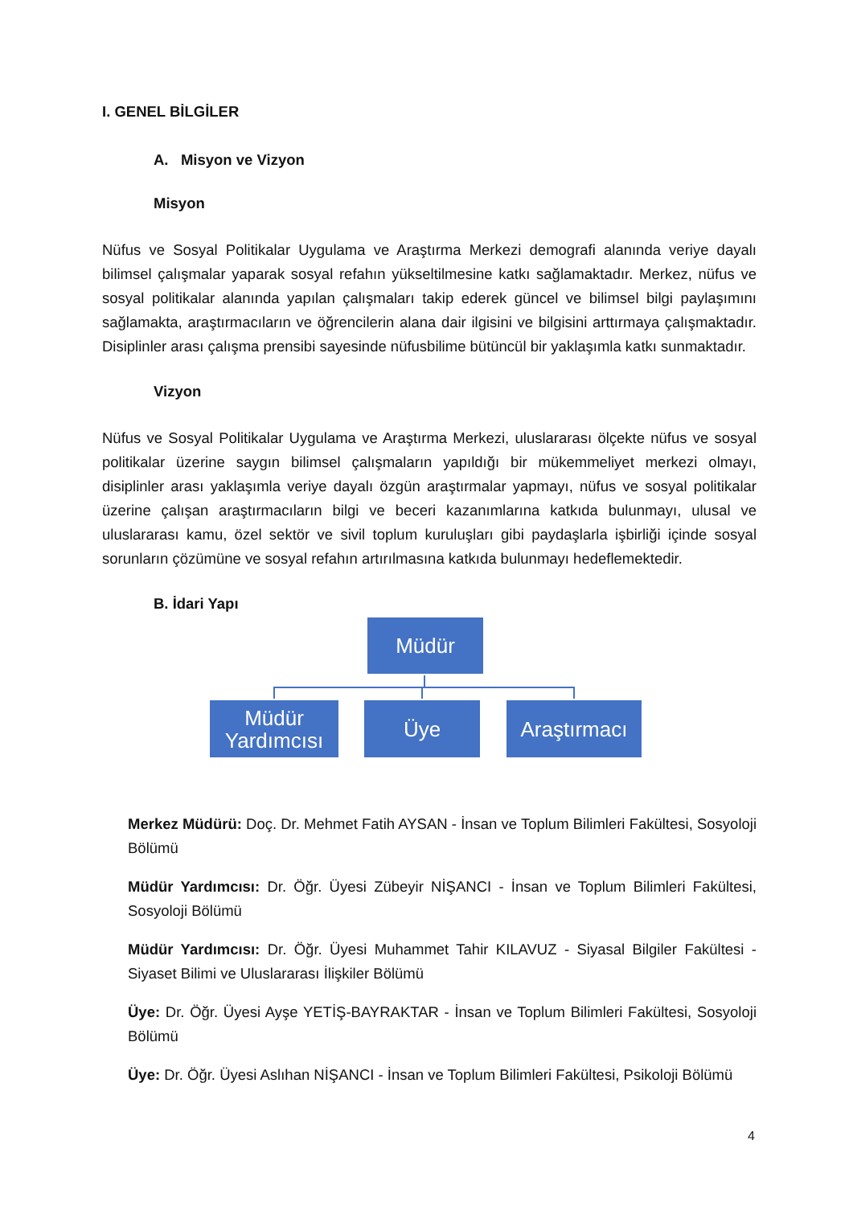I. GENEL BİLGİLER
A. Misyon ve Vizyon
Misyon
Nüfus ve Sosyal Politikalar Uygulama ve Araştırma Merkezi demografi alanında veriye dayalı bilimsel çalışmalar yaparak sosyal refahın yükseltilmesine katkı sağlamaktadır. Merkez, nüfus ve sosyal politikalar alanında yapılan çalışmaları takip ederek güncel ve bilimsel bilgi paylaşımını sağlamakta, araştırmacıların ve öğrencilerin alana dair ilgisini ve bilgisini arttırmaya çalışmaktadır. Disiplinler arası çalışma prensibi sayesinde nüfusbilime bütüncül bir yaklaşımla katkı sunmaktadır.
Vizyon
Nüfus ve Sosyal Politikalar Uygulama ve Araştırma Merkezi, uluslararası ölçekte nüfus ve sosyal politikalar üzerine saygın bilimsel çalışmaların yapıldığı bir mükemmeliyet merkezi olmayı, disiplinler arası yaklaşımla veriye dayalı özgün araştırmalar yapmayı, nüfus ve sosyal politikalar üzerine çalışan araştırmacıların bilgi ve beceri kazanımlarına katkıda bulunmayı, ulusal ve uluslararası kamu, özel sektör ve sivil toplum kuruluşları gibi paydaşlarla işbirliği içinde sosyal sorunların çözümüne ve sosyal refahın artırılmasına katkıda bulunmayı hedeflemektedir.
B. İdari Yapı
Müdür
Müdür
Yardımcısı
Üye
Araştırmacı
Merkez Müdürü: Doç. Dr. Mehmet Fatih AYSAN - İnsan ve Toplum Bilimleri Fakültesi, Sosyoloji Bölümü
Müdür Yardımcısı: Dr. Öğr. Üyesi Zübeyir NİŞANCI - İnsan ve Toplum Bilimleri Fakültesi, Sosyoloji Bölümü
Müdür Yardımcısı: Dr. Öğr. Üyesi Muhammet Tahir KILAVUZ - Siyasal Bilgiler Fakültesi - Siyaset Bilimi ve Uluslararası İlişkiler Bölümü
Üye: Dr. Öğr. Üyesi Ayşe YETİŞ-BAYRAKTAR - İnsan ve Toplum Bilimleri Fakültesi, Sosyoloji Bölümü
Üye: Dr. Öğr. Üyesi Aslıhan NİŞANCI - İnsan ve Toplum Bilimleri Fakültesi, Psikoloji Bölümü
4